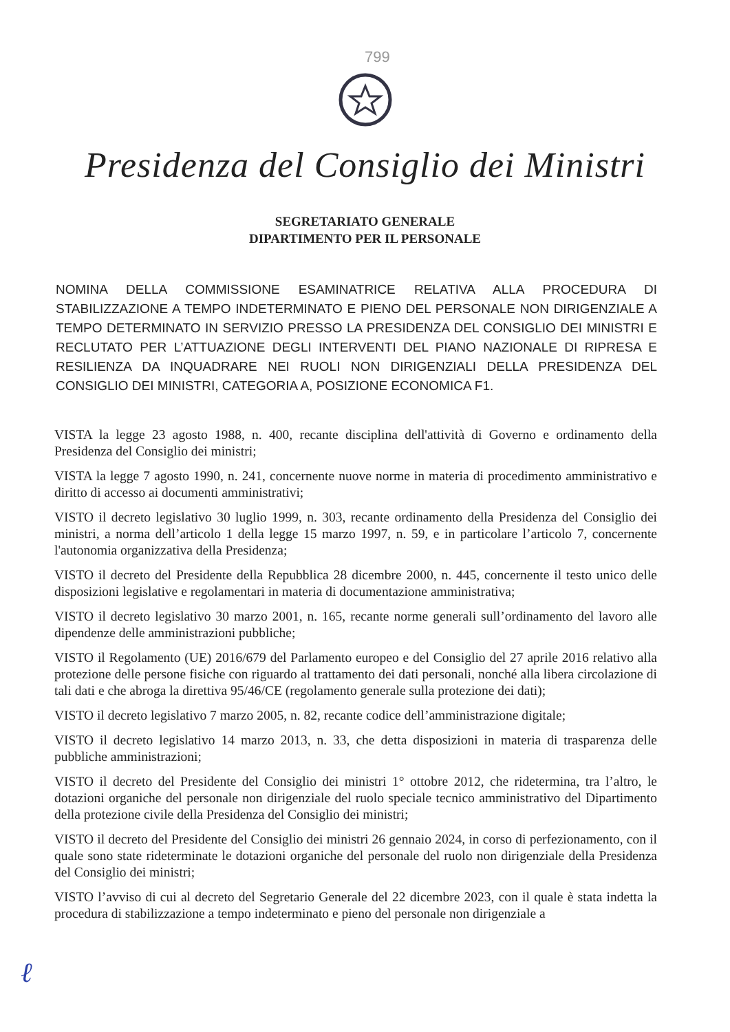799
Presidenza del Consiglio dei Ministri
SEGRETARIATO GENERALE
DIPARTIMENTO PER IL PERSONALE
NOMINA DELLA COMMISSIONE ESAMINATRICE RELATIVA ALLA PROCEDURA DI STABILIZZAZIONE A TEMPO INDETERMINATO E PIENO DEL PERSONALE NON DIRIGENZIALE A TEMPO DETERMINATO IN SERVIZIO PRESSO LA PRESIDENZA DEL CONSIGLIO DEI MINISTRI E RECLUTATO PER L’ATTUAZIONE DEGLI INTERVENTI DEL PIANO NAZIONALE DI RIPRESA E RESILIENZA DA INQUADRARE NEI RUOLI NON DIRIGENZIALI DELLA PRESIDENZA DEL CONSIGLIO DEI MINISTRI, CATEGORIA A, POSIZIONE ECONOMICA F1.
VISTA la legge 23 agosto 1988, n. 400, recante disciplina dell'attività di Governo e ordinamento della Presidenza del Consiglio dei ministri;
VISTA la legge 7 agosto 1990, n. 241, concernente nuove norme in materia di procedimento amministrativo e diritto di accesso ai documenti amministrativi;
VISTO il decreto legislativo 30 luglio 1999, n. 303, recante ordinamento della Presidenza del Consiglio dei ministri, a norma dell’articolo 1 della legge 15 marzo 1997, n. 59, e in particolare l’articolo 7, concernente l'autonomia organizzativa della Presidenza;
VISTO il decreto del Presidente della Repubblica 28 dicembre 2000, n. 445, concernente il testo unico delle disposizioni legislative e regolamentari in materia di documentazione amministrativa;
VISTO il decreto legislativo 30 marzo 2001, n. 165, recante norme generali sull’ordinamento del lavoro alle dipendenze delle amministrazioni pubbliche;
VISTO il Regolamento (UE) 2016/679 del Parlamento europeo e del Consiglio del 27 aprile 2016 relativo alla protezione delle persone fisiche con riguardo al trattamento dei dati personali, nonché alla libera circolazione di tali dati e che abroga la direttiva 95/46/CE (regolamento generale sulla protezione dei dati);
VISTO il decreto legislativo 7 marzo 2005, n. 82, recante codice dell’amministrazione digitale;
VISTO il decreto legislativo 14 marzo 2013, n. 33, che detta disposizioni in materia di trasparenza delle pubbliche amministrazioni;
VISTO il decreto del Presidente del Consiglio dei ministri 1° ottobre 2012, che ridetermina, tra l’altro, le dotazioni organiche del personale non dirigenziale del ruolo speciale tecnico amministrativo del Dipartimento della protezione civile della Presidenza del Consiglio dei ministri;
VISTO il decreto del Presidente del Consiglio dei ministri 26 gennaio 2024, in corso di perfezionamento, con il quale sono state rideterminate le dotazioni organiche del personale del ruolo non dirigenziale della Presidenza del Consiglio dei ministri;
VISTO l’avviso di cui al decreto del Segretario Generale del 22 dicembre 2023, con il quale è stata indetta la procedura di stabilizzazione a tempo indeterminato e pieno del personale non dirigenziale a
ℓ